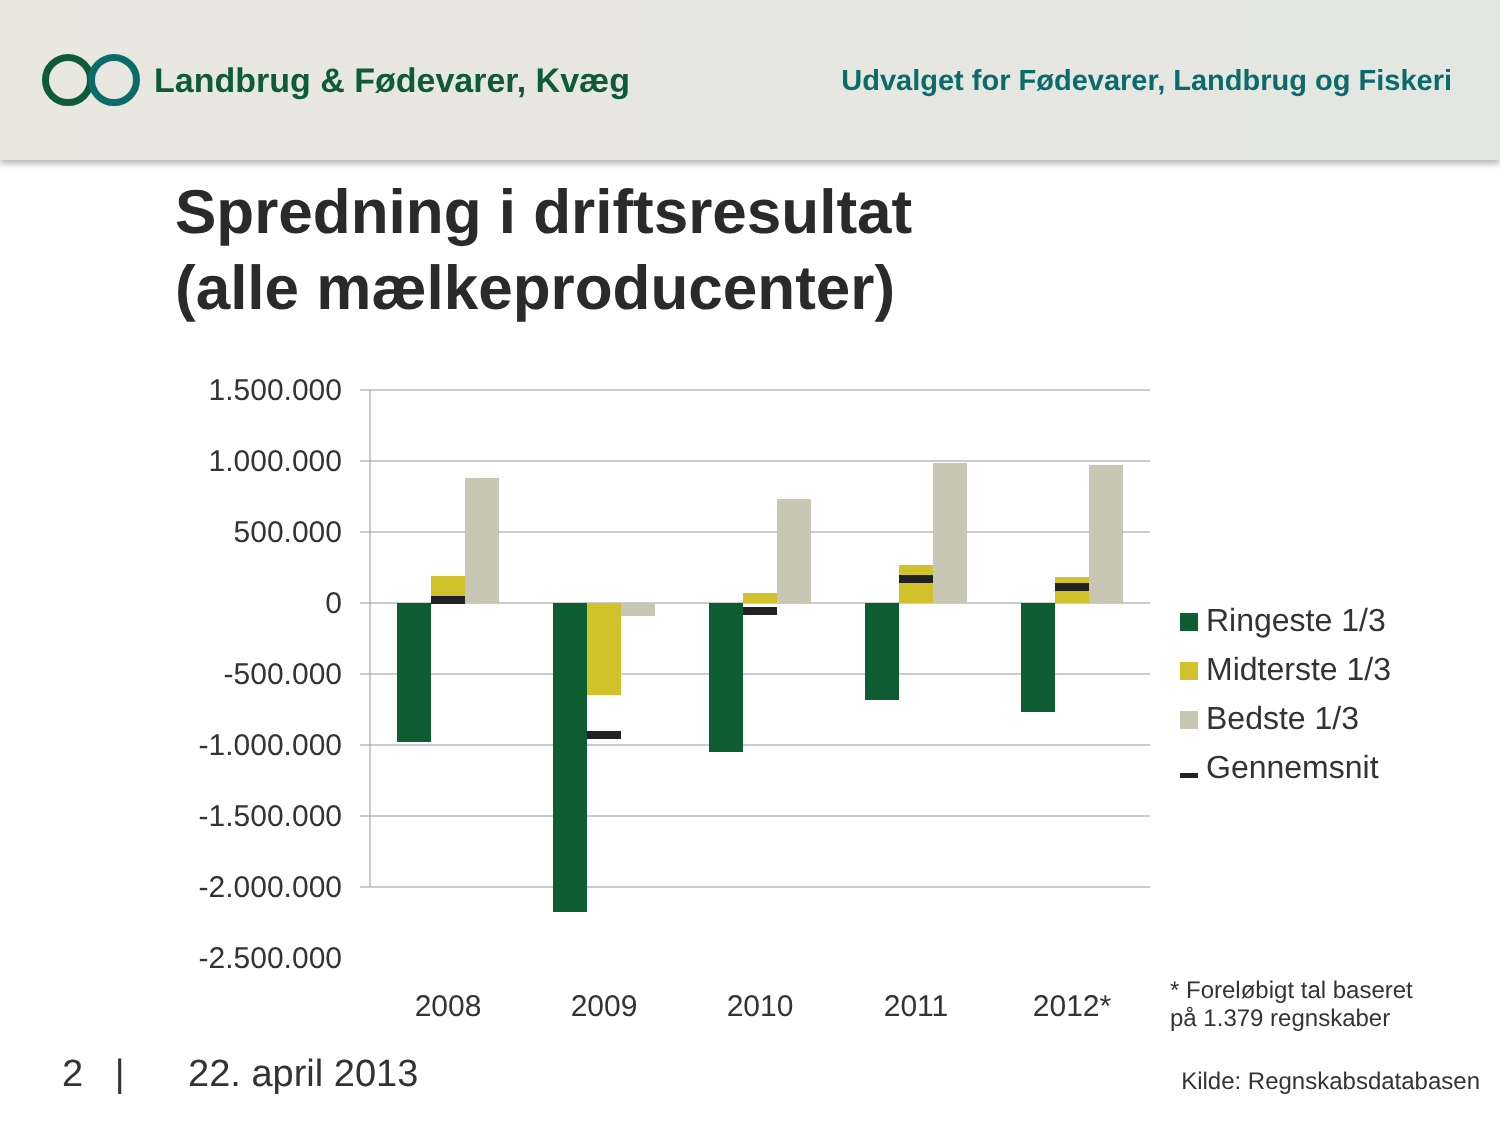Landbrug & Fødevarer, Kvæg
Udvalget for Fødevarer, Landbrug og Fiskeri
Spredning i driftsresultat
(alle mælkeproducenter)
1.500.000
1.000.000
500.000
0
-500.000
-1.000.000
-1.500.000
-2.000.000
-2.500.000
2008
2009
2010
2011
2012*
Ringeste 1/3
Midterste 1/3
Bedste 1/3
Gennemsnit
* Foreløbigt tal baseret
på 1.379 regnskaber
2 | 22. april 2013 Kilde: Regnskabsdatabasen